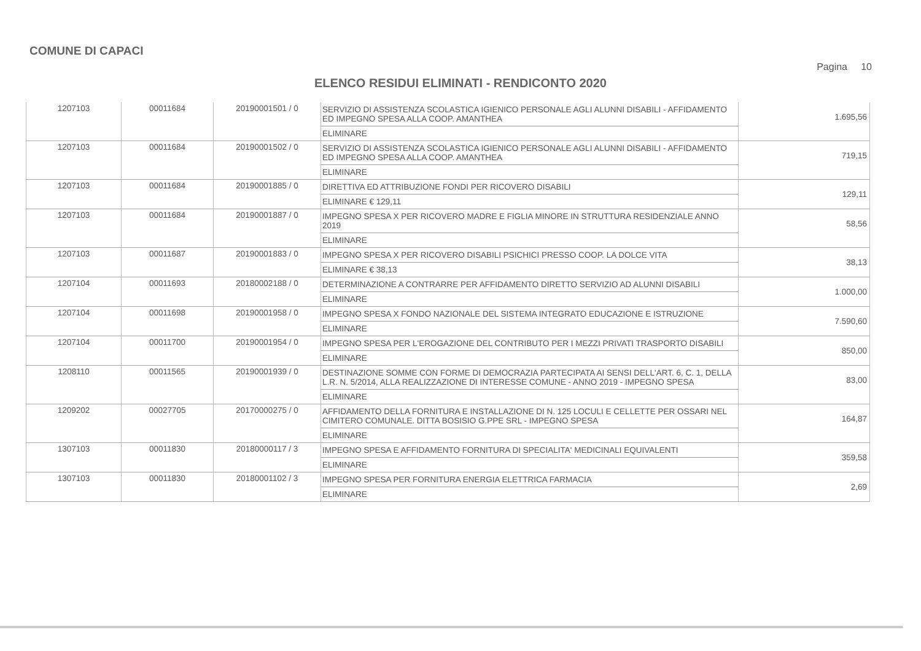COMUNE DI CAPACI
Pagina 10
ELENCO RESIDUI ELIMINATI - RENDICONTO 2020
| 1207103 | 00011684 | 20190001501 / 0 | SERVIZIO DI ASSISTENZA SCOLASTICA IGIENICO PERSONALE AGLI ALUNNI DISABILI - AFFIDAMENTO ED IMPEGNO SPESA ALLA COOP. AMANTHEA ELIMINARE | 1.695,56 |
| 1207103 | 00011684 | 20190001502 / 0 | SERVIZIO DI ASSISTENZA SCOLASTICA IGIENICO PERSONALE AGLI ALUNNI DISABILI - AFFIDAMENTO ED IMPEGNO SPESA ALLA COOP. AMANTHEA ELIMINARE | 719,15 |
| 1207103 | 00011684 | 20190001885 / 0 | DIRETTIVA ED ATTRIBUZIONE FONDI PER RICOVERO DISABILI ELIMINARE € 129,11 | 129,11 |
| 1207103 | 00011684 | 20190001887 / 0 | IMPEGNO SPESA X PER RICOVERO MADRE E FIGLIA MINORE IN STRUTTURA RESIDENZIALE ANNO 2019 ELIMINARE | 58,56 |
| 1207103 | 00011687 | 20190001883 / 0 | IMPEGNO SPESA X PER RICOVERO DISABILI PSICHICI PRESSO COOP. LA DOLCE VITA ELIMINARE € 38,13 | 38,13 |
| 1207104 | 00011693 | 20180002188 / 0 | DETERMINAZIONE A CONTRARRE PER AFFIDAMENTO DIRETTO SERVIZIO AD ALUNNI DISABILI ELIMINARE | 1.000,00 |
| 1207104 | 00011698 | 20190001958 / 0 | IMPEGNO SPESA X FONDO NAZIONALE DEL SISTEMA INTEGRATO EDUCAZIONE E ISTRUZIONE ELIMINARE | 7.590,60 |
| 1207104 | 00011700 | 20190001954 / 0 | IMPEGNO SPESA PER L'EROGAZIONE DEL CONTRIBUTO PER I MEZZI PRIVATI TRASPORTO DISABILI ELIMINARE | 850,00 |
| 1208110 | 00011565 | 20190001939 / 0 | DESTINAZIONE SOMME CON FORME DI DEMOCRAZIA PARTECIPATA AI SENSI DELL'ART. 6, C. 1, DELLA L.R. N. 5/2014, ALLA REALIZZAZIONE DI INTERESSE COMUNE - ANNO 2019 - IMPEGNO SPESA ELIMINARE | 83,00 |
| 1209202 | 00027705 | 20170000275 / 0 | AFFIDAMENTO DELLA FORNITURA E INSTALLAZIONE DI N. 125 LOCULI E CELLETTE PER OSSARI NEL CIMITERO COMUNALE. DITTA BOSISIO G.PPE SRL - IMPEGNO SPESA ELIMINARE | 164,87 |
| 1307103 | 00011830 | 20180000117 / 3 | IMPEGNO SPESA E AFFIDAMENTO FORNITURA DI SPECIALITA' MEDICINALI EQUIVALENTI ELIMINARE | 359,58 |
| 1307103 | 00011830 | 20180001102 / 3 | IMPEGNO SPESA PER FORNITURA ENERGIA ELETTRICA FARMACIA ELIMINARE | 2,69 |